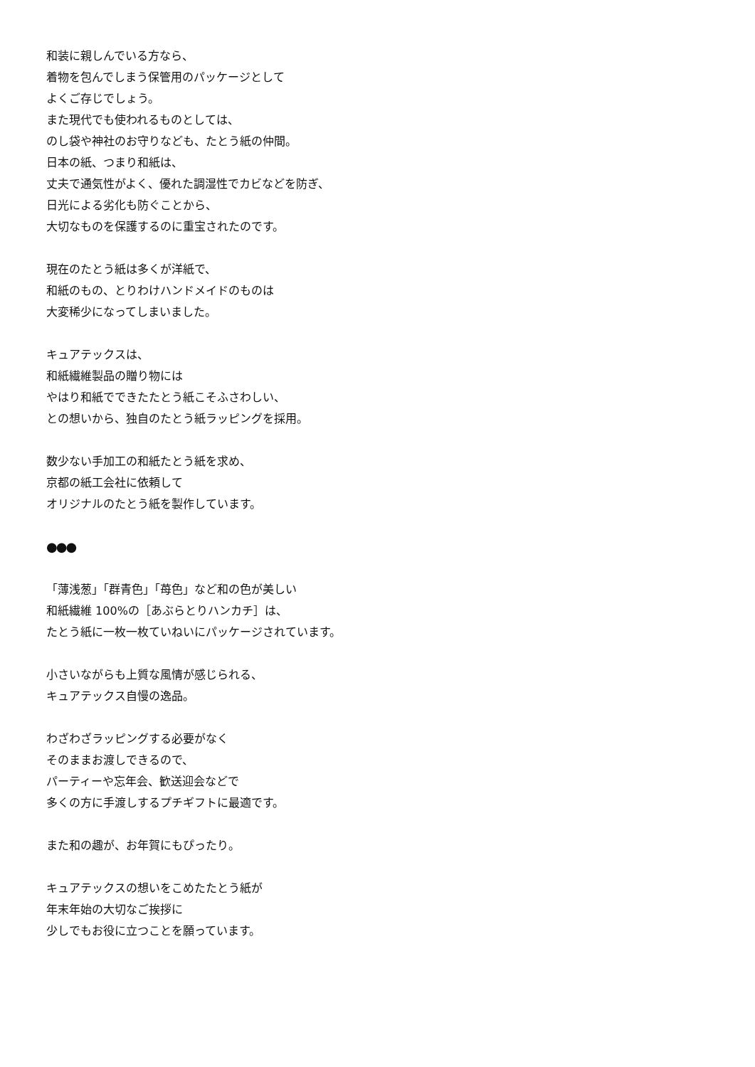和装に親しんでいる方なら、
着物を包んでしまう保管用のパッケージとして
よくご存じでしょう。
また現代でも使われるものとしては、
のし袋や神社のお守りなども、たとう紙の仲間。
日本の紙、つまり和紙は、
丈夫で通気性がよく、優れた調湿性でカビなどを防ぎ、
日光による劣化も防ぐことから、
大切なものを保護するのに重宝されたのです。
現在のたとう紙は多くが洋紙で、
和紙のもの、とりわけハンドメイドのものは
大変稀少になってしまいました。
キュアテックスは、
和紙繊維製品の贈り物には
やはり和紙でできたたとう紙こそふさわしい、
との想いから、独自のたとう紙ラッピングを採用。
数少ない手加工の和紙たとう紙を求め、
京都の紙工会社に依頼して
オリジナルのたとう紙を製作しています。
●●●
「薄浅葱」「群青色」「苺色」など和の色が美しい
和紙繊維 100%の［あぶらとりハンカチ］は、
たとう紙に一枚一枚ていねいにパッケージされています。
小さいながらも上質な風情が感じられる、
キュアテックス自慢の逸品。
わざわざラッピングする必要がなく
そのままお渡しできるので、
パーティーや忘年会、歓送迎会などで
多くの方に手渡しするプチギフトに最適です。
また和の趣が、お年賀にもぴったり。
キュアテックスの想いをこめたたとう紙が
年末年始の大切なご挨拶に
少しでもお役に立つことを願っています。